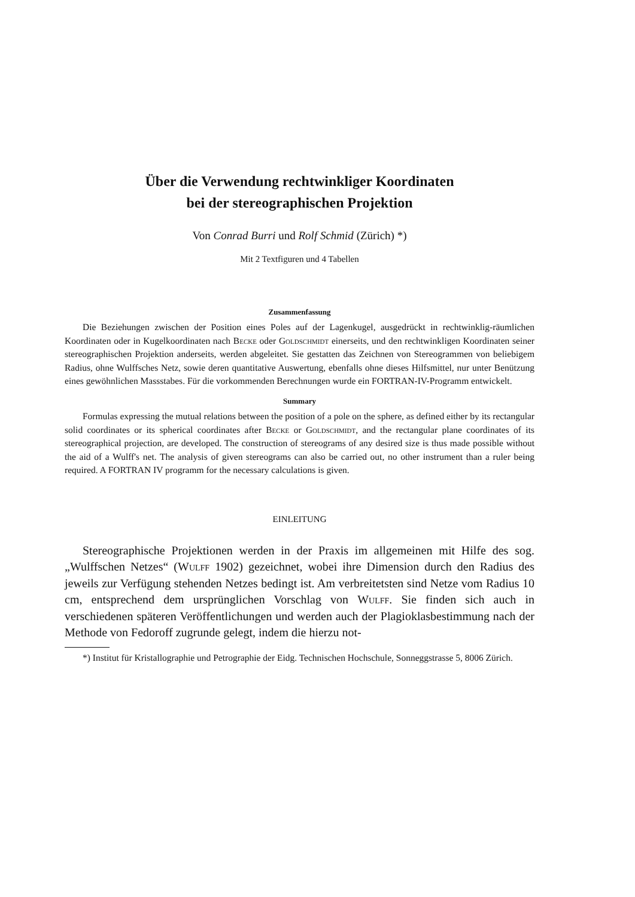Über die Verwendung rechtwinkliger Koordinaten
bei der stereographischen Projektion
Von Conrad Burri und Rolf Schmid (Zürich) *)
Mit 2 Textfiguren und 4 Tabellen
Zusammenfassung
Die Beziehungen zwischen der Position eines Poles auf der Lagenkugel, ausgedrückt in rechtwinklig-räumlichen Koordinaten oder in Kugelkoordinaten nach Becke oder Goldschmidt einerseits, und den rechtwinkligen Koordinaten seiner stereographischen Projektion anderseits, werden abgeleitet. Sie gestatten das Zeichnen von Stereogrammen von beliebigem Radius, ohne Wulffsches Netz, sowie deren quantitative Auswertung, ebenfalls ohne dieses Hilfsmittel, nur unter Benützung eines gewöhnlichen Massstabes. Für die vorkommenden Berechnungen wurde ein FORTRAN-IV-Programm entwickelt.
Summary
Formulas expressing the mutual relations between the position of a pole on the sphere, as defined either by its rectangular solid coordinates or its spherical coordinates after Becke or Goldschmidt, and the rectangular plane coordinates of its stereographical projection, are developed. The construction of stereograms of any desired size is thus made possible without the aid of a Wulff's net. The analysis of given stereograms can also be carried out, no other instrument than a ruler being required. A FORTRAN IV programm for the necessary calculations is given.
EINLEITUNG
Stereographische Projektionen werden in der Praxis im allgemeinen mit Hilfe des sog. „Wulffschen Netzes“ (Wulff 1902) gezeichnet, wobei ihre Dimension durch den Radius des jeweils zur Verfügung stehenden Netzes bedingt ist. Am verbreitetsten sind Netze vom Radius 10 cm, entsprechend dem ursprünglichen Vorschlag von Wulff. Sie finden sich auch in verschiedenen späteren Veröffentlichungen und werden auch der Plagioklasbestimmung nach der Methode von Fedoroff zugrunde gelegt, indem die hierzu not-
*) Institut für Kristallographie und Petrographie der Eidg. Technischen Hochschule, Sonneggstrasse 5, 8006 Zürich.